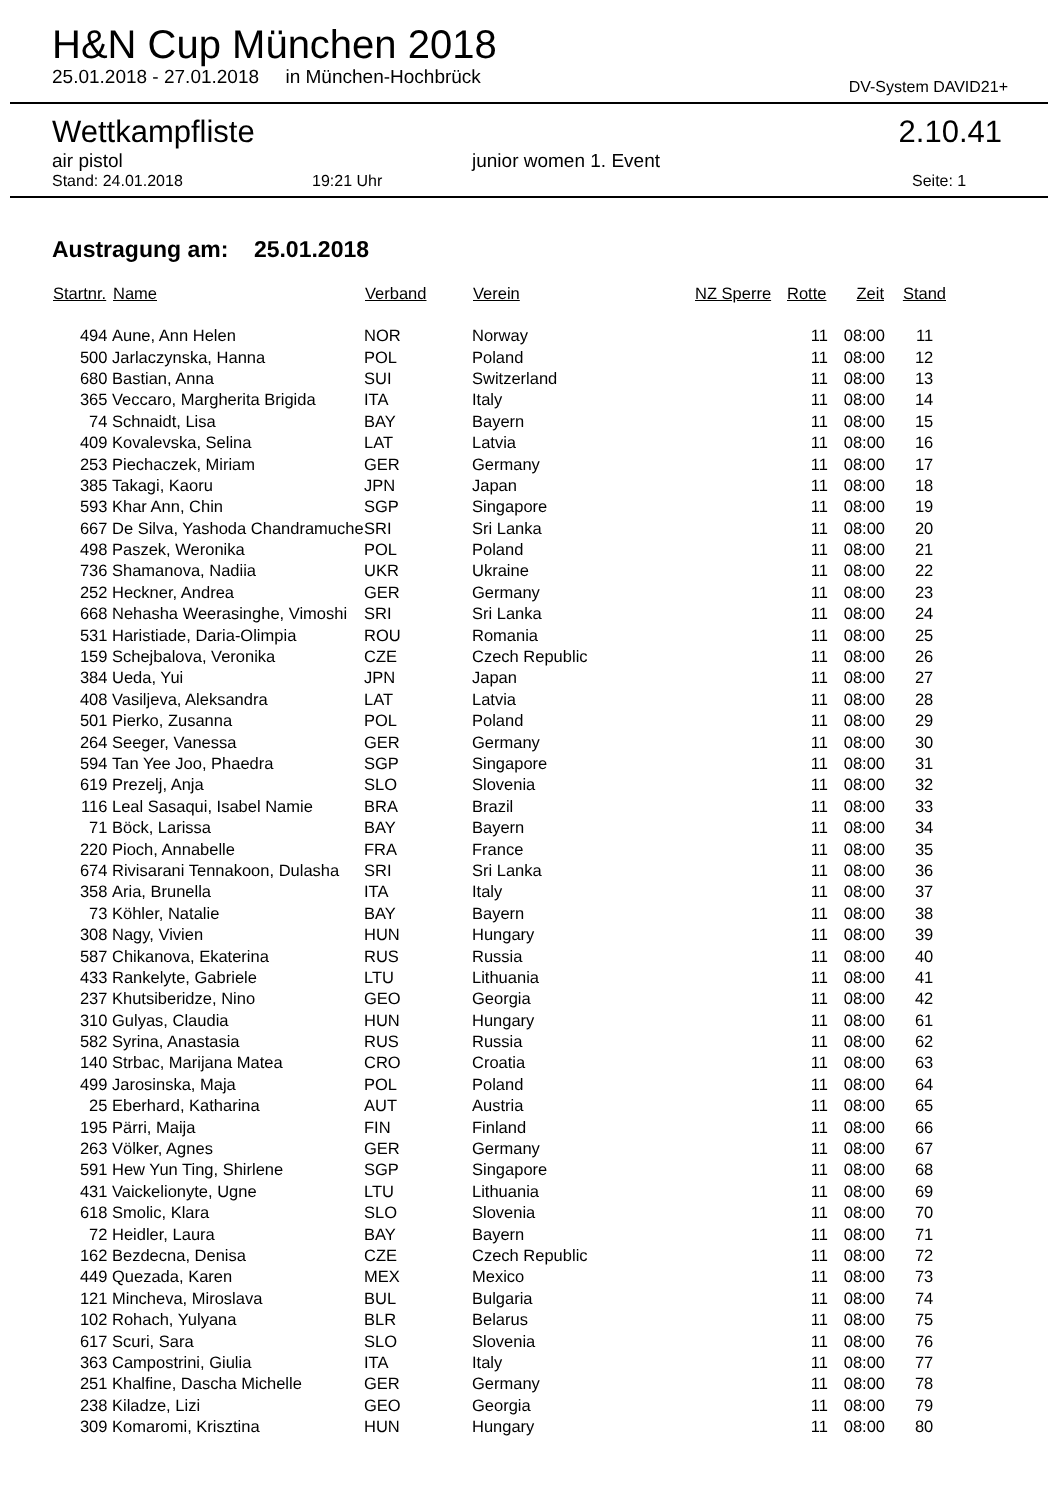H&N Cup München 2018
25.01.2018 - 27.01.2018 in München-Hochbrück DV-System DAVID21+
Wettkampfliste 2.10.41
air pistol junior women 1. Event
Stand: 24.01.2018 19:21 Uhr Seite: 1
Austragung am: 25.01.2018
| Startnr. | Name | Verband | Verein | NZ Sperre | Rotte | Zeit | Stand |
| --- | --- | --- | --- | --- | --- | --- | --- |
| 494 | Aune, Ann Helen | NOR | Norway | | 11 | 08:00 | 11 |
| 500 | Jarlaczynska, Hanna | POL | Poland | | 11 | 08:00 | 12 |
| 680 | Bastian, Anna | SUI | Switzerland | | 11 | 08:00 | 13 |
| 365 | Veccaro, Margherita Brigida | ITA | Italy | | 11 | 08:00 | 14 |
| 74 | Schnaidt, Lisa | BAY | Bayern | | 11 | 08:00 | 15 |
| 409 | Kovalevska, Selina | LAT | Latvia | | 11 | 08:00 | 16 |
| 253 | Piechaczek, Miriam | GER | Germany | | 11 | 08:00 | 17 |
| 385 | Takagi, Kaoru | JPN | Japan | | 11 | 08:00 | 18 |
| 593 | Khar Ann, Chin | SGP | Singapore | | 11 | 08:00 | 19 |
| 667 | De Silva, Yashoda Chandramuche | SRI | Sri Lanka | | 11 | 08:00 | 20 |
| 498 | Paszek, Weronika | POL | Poland | | 11 | 08:00 | 21 |
| 736 | Shamanova, Nadiia | UKR | Ukraine | | 11 | 08:00 | 22 |
| 252 | Heckner, Andrea | GER | Germany | | 11 | 08:00 | 23 |
| 668 | Nehasha Weerasinghe, Vimoshi | SRI | Sri Lanka | | 11 | 08:00 | 24 |
| 531 | Haristiade, Daria-Olimpia | ROU | Romania | | 11 | 08:00 | 25 |
| 159 | Schejbalova, Veronika | CZE | Czech Republic | | 11 | 08:00 | 26 |
| 384 | Ueda, Yui | JPN | Japan | | 11 | 08:00 | 27 |
| 408 | Vasiljeva, Aleksandra | LAT | Latvia | | 11 | 08:00 | 28 |
| 501 | Pierko, Zusanna | POL | Poland | | 11 | 08:00 | 29 |
| 264 | Seeger, Vanessa | GER | Germany | | 11 | 08:00 | 30 |
| 594 | Tan Yee Joo, Phaedra | SGP | Singapore | | 11 | 08:00 | 31 |
| 619 | Prezelj, Anja | SLO | Slovenia | | 11 | 08:00 | 32 |
| 116 | Leal Sasaqui, Isabel Namie | BRA | Brazil | | 11 | 08:00 | 33 |
| 71 | Böck, Larissa | BAY | Bayern | | 11 | 08:00 | 34 |
| 220 | Pioch, Annabelle | FRA | France | | 11 | 08:00 | 35 |
| 674 | Rivisarani Tennakoon, Dulasha | SRI | Sri Lanka | | 11 | 08:00 | 36 |
| 358 | Aria, Brunella | ITA | Italy | | 11 | 08:00 | 37 |
| 73 | Köhler, Natalie | BAY | Bayern | | 11 | 08:00 | 38 |
| 308 | Nagy, Vivien | HUN | Hungary | | 11 | 08:00 | 39 |
| 587 | Chikanova, Ekaterina | RUS | Russia | | 11 | 08:00 | 40 |
| 433 | Rankelyte, Gabriele | LTU | Lithuania | | 11 | 08:00 | 41 |
| 237 | Khutsiberidze, Nino | GEO | Georgia | | 11 | 08:00 | 42 |
| 310 | Gulyas, Claudia | HUN | Hungary | | 11 | 08:00 | 61 |
| 582 | Syrina, Anastasia | RUS | Russia | | 11 | 08:00 | 62 |
| 140 | Strbac, Marijana Matea | CRO | Croatia | | 11 | 08:00 | 63 |
| 499 | Jarosinska, Maja | POL | Poland | | 11 | 08:00 | 64 |
| 25 | Eberhard, Katharina | AUT | Austria | | 11 | 08:00 | 65 |
| 195 | Pärri, Maija | FIN | Finland | | 11 | 08:00 | 66 |
| 263 | Völker, Agnes | GER | Germany | | 11 | 08:00 | 67 |
| 591 | Hew Yun Ting, Shirlene | SGP | Singapore | | 11 | 08:00 | 68 |
| 431 | Vaickelionyte, Ugne | LTU | Lithuania | | 11 | 08:00 | 69 |
| 618 | Smolic, Klara | SLO | Slovenia | | 11 | 08:00 | 70 |
| 72 | Heidler, Laura | BAY | Bayern | | 11 | 08:00 | 71 |
| 162 | Bezdecna, Denisa | CZE | Czech Republic | | 11 | 08:00 | 72 |
| 449 | Quezada, Karen | MEX | Mexico | | 11 | 08:00 | 73 |
| 121 | Mincheva, Miroslava | BUL | Bulgaria | | 11 | 08:00 | 74 |
| 102 | Rohach, Yulyana | BLR | Belarus | | 11 | 08:00 | 75 |
| 617 | Scuri, Sara | SLO | Slovenia | | 11 | 08:00 | 76 |
| 363 | Campostrini, Giulia | ITA | Italy | | 11 | 08:00 | 77 |
| 251 | Khalfine, Dascha Michelle | GER | Germany | | 11 | 08:00 | 78 |
| 238 | Kiladze, Lizi | GEO | Georgia | | 11 | 08:00 | 79 |
| 309 | Komaromi, Krisztina | HUN | Hungary | | 11 | 08:00 | 80 |